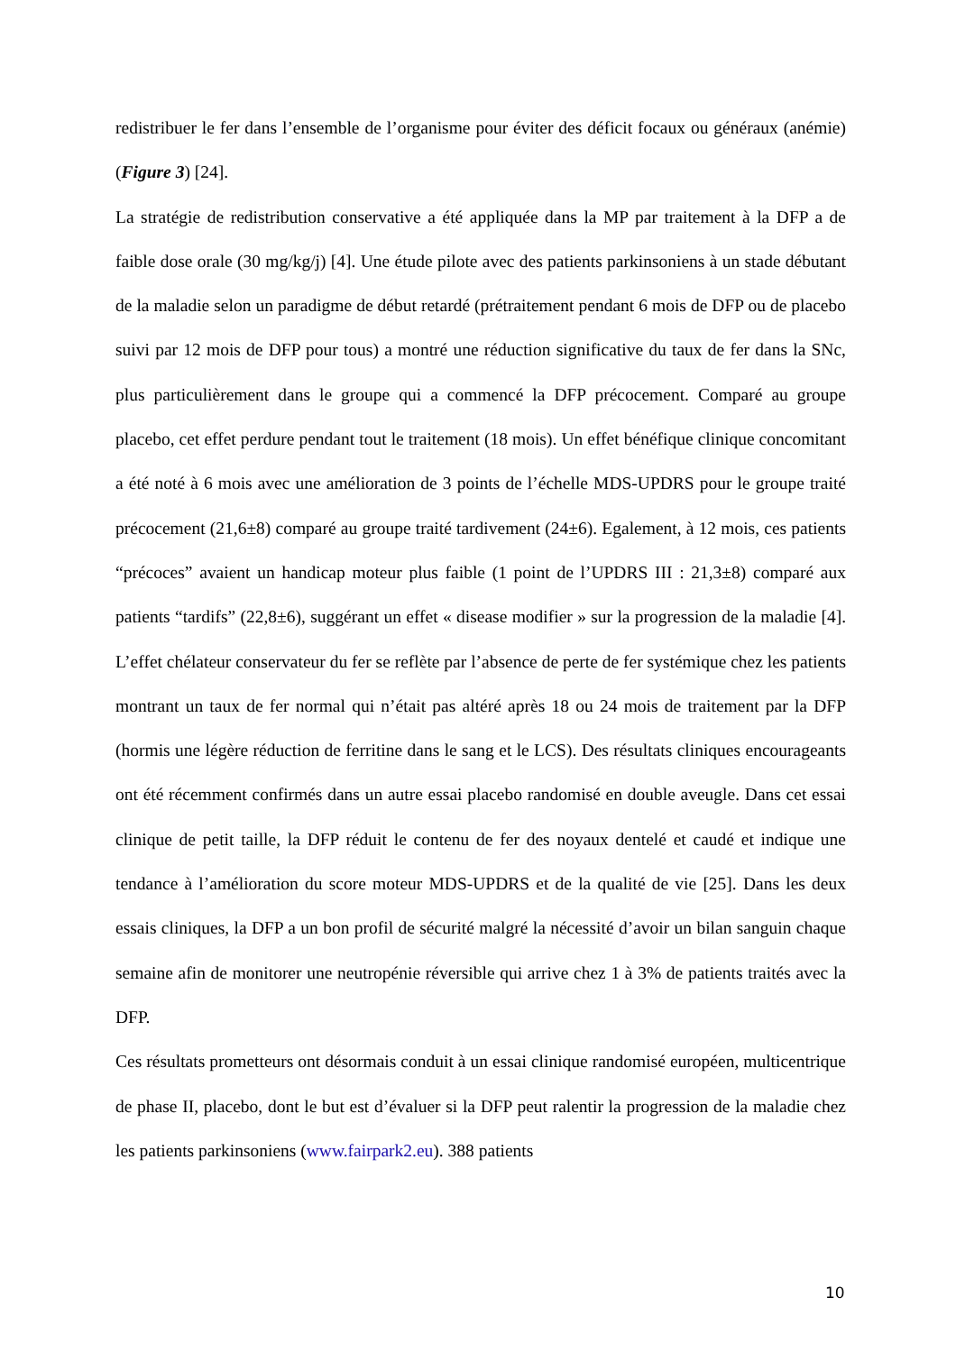redistribuer le fer dans l’ensemble de l’organisme pour éviter des déficit focaux ou généraux (anémie) (Figure 3) [24].
La stratégie de redistribution conservative a été appliquée dans la MP par traitement à la DFP a de faible dose orale (30 mg/kg/j) [4]. Une étude pilote avec des patients parkinsoniens à un stade débutant de la maladie selon un paradigme de début retardé (prétraitement pendant 6 mois de DFP ou de placebo suivi par 12 mois de DFP pour tous) a montré une réduction significative du taux de fer dans la SNc, plus particulièrement dans le groupe qui a commencé la DFP précocement. Comparé au groupe placebo, cet effet perdure pendant tout le traitement (18 mois). Un effet bénéfique clinique concomitant a été noté à 6 mois avec une amélioration de 3 points de l’échelle MDS-UPDRS pour le groupe traité précocement (21,6±8) comparé au groupe traité tardivement (24±6). Egalement, à 12 mois, ces patients “précoces” avaient un handicap moteur plus faible (1 point de l’UPDRS III : 21,3±8) comparé aux patients “tardifs” (22,8±6), suggérant un effet « disease modifier » sur la progression de la maladie [4]. L’effet chélateur conservateur du fer se reflète par l’absence de perte de fer systémique chez les patients montrant un taux de fer normal qui n’était pas altéré après 18 ou 24 mois de traitement par la DFP (hormis une légère réduction de ferritine dans le sang et le LCS). Des résultats cliniques encourageants ont été récemment confirmés dans un autre essai placebo randomisé en double aveugle. Dans cet essai clinique de petit taille, la DFP réduit le contenu de fer des noyaux dentelé et caudé et indique une tendance à l’amélioration du score moteur MDS-UPDRS et de la qualité de vie [25]. Dans les deux essais cliniques, la DFP a un bon profil de sécurité malgré la nécessité d’avoir un bilan sanguin chaque semaine afin de monitorer une neutropénie réversible qui arrive chez 1 à 3% de patients traités avec la DFP.
Ces résultats prometteurs ont désormais conduit à un essai clinique randomisé européen, multicentrique de phase II, placebo, dont le but est d’évaluer si la DFP peut ralentir la progression de la maladie chez les patients parkinsoniens (www.fairpark2.eu). 388 patients
10